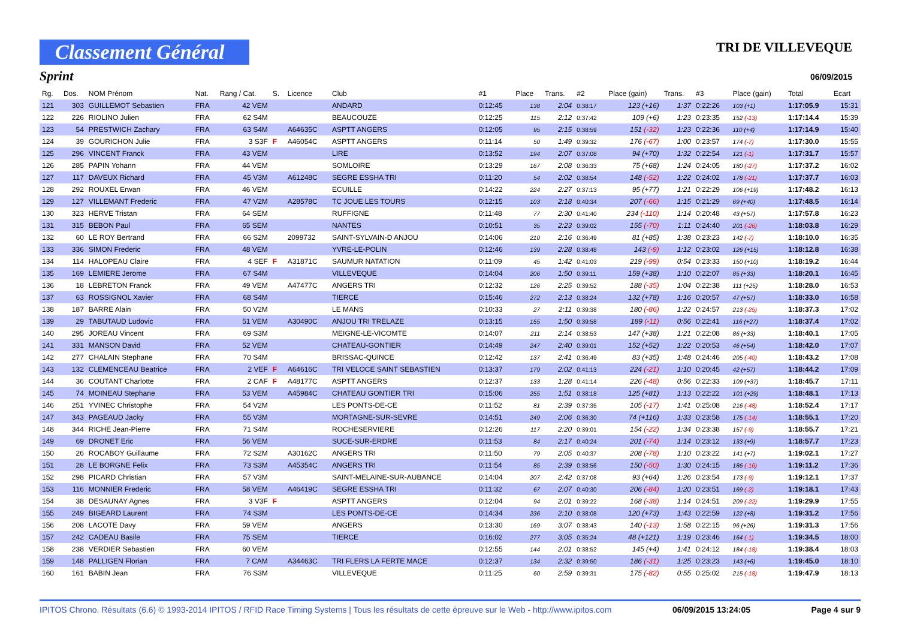Classement Général
TRI DE VILLEVEQUE
Sprint
06/09/2015
| Rg. | Dos. | NOM Prénom | Nat. | Rang / Cat. | S. | Licence | Club | #1 | Place | Trans. | #2 | Place (gain) | Trans. | #3 | Place (gain) | Total | Ecart |
| --- | --- | --- | --- | --- | --- | --- | --- | --- | --- | --- | --- | --- | --- | --- | --- | --- | --- |
| 121 | 303 | GUILLEMOT Sebastien | FRA | 42 VEM | | | ANDARD | 0:12:45 | 138 | 2:04 | 0:38:17 | 123 (+16) | 1:37 | 0:22:26 | 103 (+1) | 1:17:05.9 | 15:31 |
| 122 | 226 | RIOLINO Julien | FRA | 62 S4M | | | BEAUCOUZE | 0:12:25 | 115 | 2:12 | 0:37:42 | 109 (+6) | 1:23 | 0:23:35 | 152 (-13) | 1:17:14.4 | 15:39 |
| 123 | 54 | PRESTWICH Zachary | FRA | 63 S4M | | A64635C | ASPTT ANGERS | 0:12:05 | 95 | 2:15 | 0:38:59 | 151 (-32) | 1:23 | 0:22:36 | 110 (+4) | 1:17:14.9 | 15:40 |
| 124 | 39 | GOURICHON Julie | FRA | 3 S3F | F | A46054C | ASPTT ANGERS | 0:11:14 | 50 | 1:49 | 0:39:32 | 176 (-67) | 1:00 | 0:23:57 | 174 (-7) | 1:17:30.0 | 15:55 |
| 125 | 296 | VINCENT Franck | FRA | 43 VEM | | | LIRE | 0:13:52 | 194 | 2:07 | 0:37:08 | 94 (+70) | 1:32 | 0:22:54 | 121 (-1) | 1:17:31.7 | 15:57 |
| 126 | 285 | PAPIN Yohann | FRA | 44 VEM | | | SOMLOIRE | 0:13:29 | 167 | 2:08 | 0:36:33 | 75 (+68) | 1:24 | 0:24:05 | 180 (-27) | 1:17:37.2 | 16:02 |
| 127 | 117 | DAVEUX Richard | FRA | 45 V3M | | A61248C | SEGRE ESSHA TRI | 0:11:20 | 54 | 2:02 | 0:38:54 | 148 (-52) | 1:22 | 0:24:02 | 178 (-21) | 1:17:37.7 | 16:03 |
| 128 | 292 | ROUXEL Erwan | FRA | 46 VEM | | | ECUILLE | 0:14:22 | 224 | 2:27 | 0:37:13 | 95 (+77) | 1:21 | 0:22:29 | 106 (+19) | 1:17:48.2 | 16:13 |
| 129 | 127 | VILLEMANT Frederic | FRA | 47 V2M | | A28578C | TC JOUE LES TOURS | 0:12:15 | 103 | 2:18 | 0:40:34 | 207 (-66) | 1:15 | 0:21:29 | 69 (+40) | 1:17:48.5 | 16:14 |
| 130 | 323 | HERVE Tristan | FRA | 64 SEM | | | RUFFIGNE | 0:11:48 | 77 | 2:30 | 0:41:40 | 234 (-110) | 1:14 | 0:20:48 | 43 (+57) | 1:17:57.8 | 16:23 |
| 131 | 315 | BEBON Paul | FRA | 65 SEM | | | NANTES | 0:10:51 | 35 | 2:23 | 0:39:02 | 155 (-70) | 1:11 | 0:24:40 | 201 (-26) | 1:18:03.8 | 16:29 |
| 132 | 60 | LE ROY Bertrand | FRA | 66 S2M | | 2099732 | SAINT-SYLVAIN-D ANJOU | 0:14:06 | 210 | 2:16 | 0:36:49 | 81 (+85) | 1:38 | 0:23:23 | 142 (-7) | 1:18:10.0 | 16:35 |
| 133 | 336 | SIMON Frederic | FRA | 48 VEM | | | YVRE-LE-POLIN | 0:12:46 | 139 | 2:28 | 0:38:48 | 143 (-9) | 1:12 | 0:23:02 | 126 (+15) | 1:18:12.8 | 16:38 |
| 134 | 114 | HALOPEAU Claire | FRA | 4 SEF | F | A31871C | SAUMUR NATATION | 0:11:09 | 45 | 1:42 | 0:41:03 | 219 (-99) | 0:54 | 0:23:33 | 150 (+10) | 1:18:19.2 | 16:44 |
| 135 | 169 | LEMIERE Jerome | FRA | 67 S4M | | | VILLEVEQUE | 0:14:04 | 206 | 1:50 | 0:39:11 | 159 (+38) | 1:10 | 0:22:07 | 85 (+33) | 1:18:20.1 | 16:45 |
| 136 | 18 | LEBRETON Franck | FRA | 49 VEM | | A47477C | ANGERS TRI | 0:12:32 | 126 | 2:25 | 0:39:52 | 188 (-35) | 1:04 | 0:22:38 | 111 (+25) | 1:18:28.0 | 16:53 |
| 137 | 63 | ROSSIGNOL Xavier | FRA | 68 S4M | | | TIERCE | 0:15:46 | 272 | 2:13 | 0:38:24 | 132 (+78) | 1:16 | 0:20:57 | 47 (+57) | 1:18:33.0 | 16:58 |
| 138 | 187 | BARRE Alain | FRA | 50 V2M | | | LE MANS | 0:10:33 | 27 | 2:11 | 0:39:38 | 180 (-86) | 1:22 | 0:24:57 | 213 (-25) | 1:18:37.3 | 17:02 |
| 139 | 29 | TABUTAUD Ludovic | FRA | 51 VEM | | A30490C | ANJOU TRI TRELAZE | 0:13:15 | 155 | 1:50 | 0:39:58 | 189 (-11) | 0:56 | 0:22:41 | 116 (+27) | 1:18:37.4 | 17:02 |
| 140 | 295 | JOREAU Vincent | FRA | 69 S3M | | | MEIGNE-LE-VICOMTE | 0:14:07 | 211 | 2:14 | 0:38:53 | 147 (+38) | 1:21 | 0:22:08 | 86 (+33) | 1:18:40.1 | 17:05 |
| 141 | 331 | MANSON David | FRA | 52 VEM | | | CHATEAU-GONTIER | 0:14:49 | 247 | 2:40 | 0:39:01 | 152 (+52) | 1:22 | 0:20:53 | 46 (+54) | 1:18:42.0 | 17:07 |
| 142 | 277 | CHALAIN Stephane | FRA | 70 S4M | | | BRISSAC-QUINCE | 0:12:42 | 137 | 2:41 | 0:36:49 | 83 (+35) | 1:48 | 0:24:46 | 205 (-40) | 1:18:43.2 | 17:08 |
| 143 | 132 | CLEMENCEAU Beatrice | FRA | 2 VEF | F | A64616C | TRI VELOCE SAINT SEBASTIEN | 0:13:37 | 179 | 2:02 | 0:41:13 | 224 (-21) | 1:10 | 0:20:45 | 42 (+57) | 1:18:44.2 | 17:09 |
| 144 | 36 | COUTANT Charlotte | FRA | 2 CAF | F | A48177C | ASPTT ANGERS | 0:12:37 | 133 | 1:28 | 0:41:14 | 226 (-48) | 0:56 | 0:22:33 | 109 (+37) | 1:18:45.7 | 17:11 |
| 145 | 74 | MOINEAU Stephane | FRA | 53 VEM | | A45984C | CHATEAU GONTIER TRI | 0:15:06 | 255 | 1:51 | 0:38:18 | 125 (+81) | 1:13 | 0:22:22 | 101 (+29) | 1:18:48.1 | 17:13 |
| 146 | 251 | YVINEC Christophe | FRA | 54 V2M | | | LES PONTS-DE-CE | 0:11:52 | 81 | 2:39 | 0:37:35 | 105 (-17) | 1:41 | 0:25:08 | 216 (-48) | 1:18:52.4 | 17:17 |
| 147 | 343 | PAGEAUD Jacky | FRA | 55 V3M | | | MORTAGNE-SUR-SEVRE | 0:14:51 | 249 | 2:06 | 0:36:30 | 74 (+116) | 1:33 | 0:23:58 | 175 (-14) | 1:18:55.1 | 17:20 |
| 148 | 344 | RICHE Jean-Pierre | FRA | 71 S4M | | | ROCHESERVIERE | 0:12:26 | 117 | 2:20 | 0:39:01 | 154 (-22) | 1:34 | 0:23:38 | 157 (-9) | 1:18:55.7 | 17:21 |
| 149 | 69 | DRONET Eric | FRA | 56 VEM | | | SUCE-SUR-ERDRE | 0:11:53 | 84 | 2:17 | 0:40:24 | 201 (-74) | 1:14 | 0:23:12 | 133 (+9) | 1:18:57.7 | 17:23 |
| 150 | 26 | ROCABOY Guillaume | FRA | 72 S2M | | A30162C | ANGERS TRI | 0:11:50 | 79 | 2:05 | 0:40:37 | 208 (-78) | 1:10 | 0:23:22 | 141 (+7) | 1:19:02.1 | 17:27 |
| 151 | 28 | LE BORGNE Felix | FRA | 73 S3M | | A45354C | ANGERS TRI | 0:11:54 | 85 | 2:39 | 0:38:56 | 150 (-50) | 1:30 | 0:24:15 | 186 (-16) | 1:19:11.2 | 17:36 |
| 152 | 298 | PICARD Christian | FRA | 57 V3M | | | SAINT-MELAINE-SUR-AUBANCE | 0:14:04 | 207 | 2:42 | 0:37:08 | 93 (+64) | 1:26 | 0:23:54 | 173 (-9) | 1:19:12.1 | 17:37 |
| 153 | 116 | MONNIER Frederic | FRA | 58 VEM | | A46419C | SEGRE ESSHA TRI | 0:11:32 | 67 | 2:07 | 0:40:30 | 206 (-84) | 1:20 | 0:23:51 | 169 (-2) | 1:19:18.1 | 17:43 |
| 154 | 38 | DESAUNAY Agnes | FRA | 3 V3F | F | | ASPTT ANGERS | 0:12:04 | 94 | 2:01 | 0:39:22 | 168 (-38) | 1:14 | 0:24:51 | 209 (-22) | 1:19:29.9 | 17:55 |
| 155 | 249 | BIGEARD Laurent | FRA | 74 S3M | | | LES PONTS-DE-CE | 0:14:34 | 236 | 2:10 | 0:38:08 | 120 (+73) | 1:43 | 0:22:59 | 122 (+8) | 1:19:31.2 | 17:56 |
| 156 | 208 | LACOTE Davy | FRA | 59 VEM | | | ANGERS | 0:13:30 | 169 | 3:07 | 0:38:43 | 140 (-13) | 1:58 | 0:22:15 | 96 (+26) | 1:19:31.3 | 17:56 |
| 157 | 242 | CADEAU Basile | FRA | 75 SEM | | | TIERCE | 0:16:02 | 277 | 3:05 | 0:35:24 | 48 (+121) | 1:19 | 0:23:46 | 164 (-1) | 1:19:34.5 | 18:00 |
| 158 | 238 | VERDIER Sebastien | FRA | 60 VEM | | | | 0:12:55 | 144 | 2:01 | 0:38:52 | 145 (+4) | 1:41 | 0:24:12 | 184 (-18) | 1:19:38.4 | 18:03 |
| 159 | 148 | PALLIGEN Florian | FRA | 7 CAM | | A34463C | TRI FLERS LA FERTE MACE | 0:12:37 | 134 | 2:32 | 0:39:50 | 186 (-31) | 1:25 | 0:23:23 | 143 (+6) | 1:19:45.0 | 18:10 |
| 160 | 161 | BABIN Jean | FRA | 76 S3M | | | VILLEVEQUE | 0:11:25 | 60 | 2:59 | 0:39:31 | 175 (-82) | 0:55 | 0:25:02 | 215 (-18) | 1:19:47.9 | 18:13 |
IPITOS Chrono. Résultats (6.6) © 1993-2014 IPITOS / RFID Race Timing Systems | Tous les résultats de cette épreuve sur le Web - http://www.ipitos.com 06/09/2015 13:24:05 Page 4 sur 9